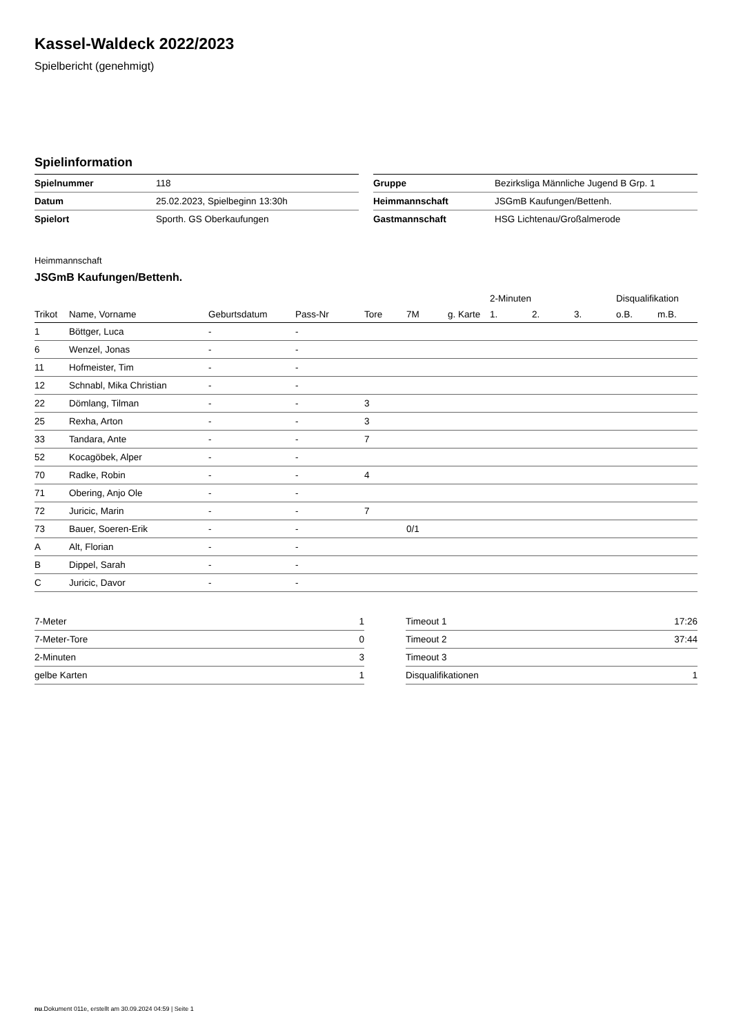Kassel-Waldeck 2022/2023
Spielbericht (genehmigt)
Spielinformation
| Spielnummer | 118 |
| Datum | 25.02.2023, Spielbeginn 13:30h |
| Spielort | Sporth. GS Oberkaufungen |
| Gruppe | Bezirksliga Männliche Jugend B Grp. 1 |
| Heimmannschaft | JSGmB Kaufungen/Bettenh. |
| Gastmannschaft | HSG Lichtenau/Großalmerode |
Heimmannschaft
JSGmB Kaufungen/Bettenh.
| | | | | | | | 2-Minuten | | | Disqualifikation | |
| --- | --- | --- | --- | --- | --- | --- | --- | --- | --- | --- | --- |
| Trikot | Name, Vorname | Geburtsdatum | Pass-Nr | Tore | 7M | g. Karte | 1. | 2. | 3. | o.B. | m.B. |
| 1 | Böttger, Luca | - | - | | | | | | | | |
| 6 | Wenzel, Jonas | - | - | | | | | | | | |
| 11 | Hofmeister, Tim | - | - | | | | | | | | |
| 12 | Schnabl, Mika Christian | - | - | | | | | | | | |
| 22 | Dömlang, Tilman | - | - | 3 | | | | | | | |
| 25 | Rexha, Arton | - | - | 3 | | | | | | | |
| 33 | Tandara, Ante | - | - | 7 | | | | | | | |
| 52 | Kocagöbek, Alper | - | - | | | | | | | | |
| 70 | Radke, Robin | - | - | 4 | | | | | | | |
| 71 | Obering, Anjo Ole | - | - | | | | | | | | |
| 72 | Juricic, Marin | - | - | 7 | | | | | | | |
| 73 | Bauer, Soeren-Erik | - | - | | 0/1 | | | | | | |
| A | Alt, Florian | - | - | | | | | | | | |
| B | Dippel, Sarah | - | - | | | | | | | | |
| C | Juricic, Davor | - | - | | | | | | | | |
| 7-Meter | 1 |
| 7-Meter-Tore | 0 |
| 2-Minuten | 3 |
| gelbe Karten | 1 |
| Timeout 1 | 17:26 |
| Timeout 2 | 37:44 |
| Timeout 3 | |
| Disqualifikationen | 1 |
nu.Dokument 011e, erstellt am 30.09.2024 04:59 | Seite 1